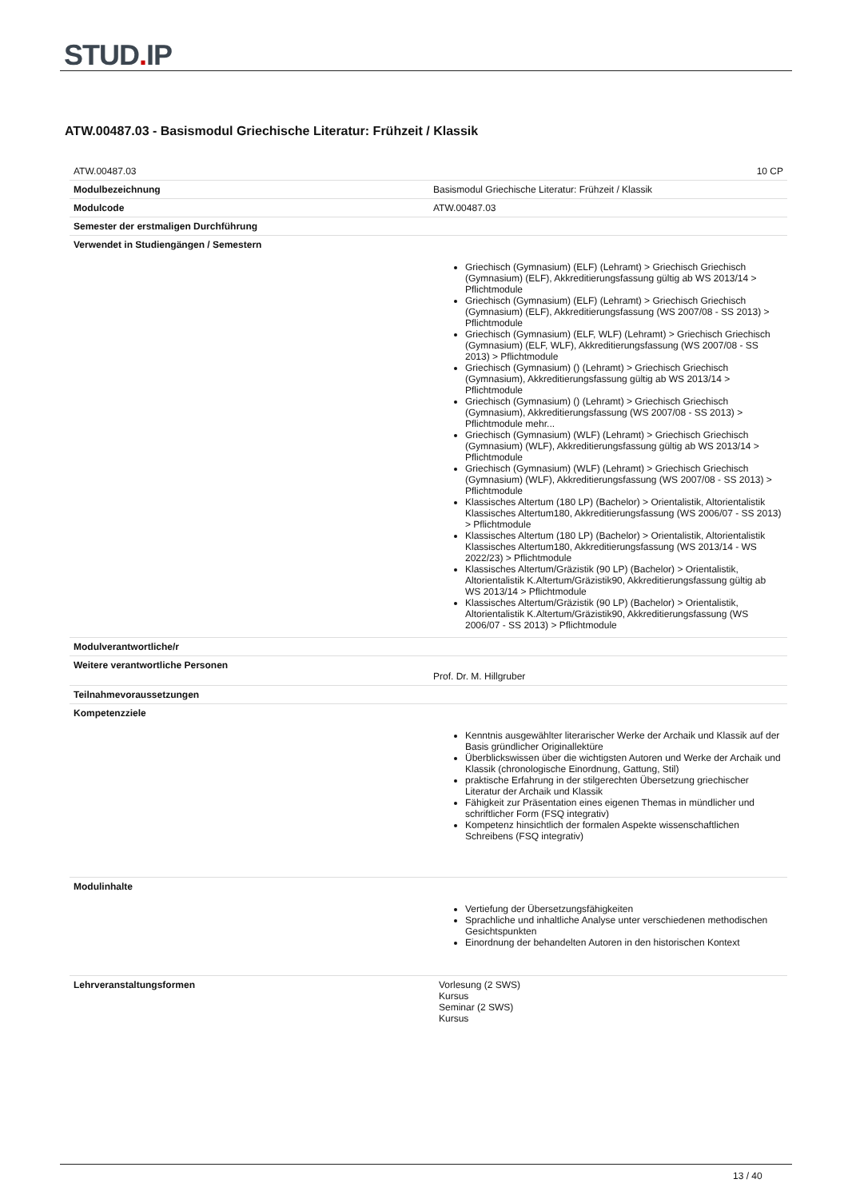STUD. IP
ATW.00487.03 - Basismodul Griechische Literatur: Frühzeit / Klassik
| ATW.00487.03 | 10 CP |
| Modulbezeichnung | Basismodul Griechische Literatur: Frühzeit / Klassik |
| Modulcode | ATW.00487.03 |
| Semester der erstmaligen Durchführung | |
| Verwendet in Studiengängen / Semestern | Griechisch (Gymnasium) (ELF) (Lehramt) > Griechisch Griechisch (Gymnasium) (ELF), Akkreditierungsfassung gültig ab WS 2013/14 > Pflichtmodule Griechisch (Gymnasium) (ELF) (Lehramt) > Griechisch Griechisch (Gymnasium) (ELF), Akkreditierungsfassung (WS 2007/08 - SS 2013) > Pflichtmodule Griechisch (Gymnasium) (ELF, WLF) (Lehramt) > Griechisch Griechisch (Gymnasium) (ELF, WLF), Akkreditierungsfassung (WS 2007/08 - SS 2013) > Pflichtmodule Griechisch (Gymnasium) () (Lehramt) > Griechisch Griechisch (Gymnasium), Akkreditierungsfassung gültig ab WS 2013/14 > Pflichtmodule Griechisch (Gymnasium) () (Lehramt) > Griechisch Griechisch (Gymnasium), Akkreditierungsfassung (WS 2007/08 - SS 2013) > Pflichtmodule mehr... Griechisch (Gymnasium) (WLF) (Lehramt) > Griechisch Griechisch (Gymnasium) (WLF), Akkreditierungsfassung gültig ab WS 2013/14 > Pflichtmodule Griechisch (Gymnasium) (WLF) (Lehramt) > Griechisch Griechisch (Gymnasium) (WLF), Akkreditierungsfassung (WS 2007/08 - SS 2013) > Pflichtmodule Klassisches Altertum (180 LP) (Bachelor) > Orientalistik, Altorientalistik Klassisches Altertum180, Akkreditierungsfassung (WS 2006/07 - SS 2013) > Pflichtmodule Klassisches Altertum (180 LP) (Bachelor) > Orientalistik, Altorientalistik Klassisches Altertum180, Akkreditierungsfassung (WS 2013/14 - WS 2022/23) > Pflichtmodule Klassisches Altertum/Gräzistik (90 LP) (Bachelor) > Orientalistik, Altorientalistik K.Altertum/Gräzistik90, Akkreditierungsfassung gültig ab WS 2013/14 > Pflichtmodule Klassisches Altertum/Gräzistik (90 LP) (Bachelor) > Orientalistik, Altorientalistik K.Altertum/Gräzistik90, Akkreditierungsfassung (WS 2006/07 - SS 2013) > Pflichtmodule |
| Modulverantwortliche/r | |
| Weitere verantwortliche Personen | Prof. Dr. M. Hillgruber |
| Teilnahmevoraussetzungen | |
| Kompetenzziele | Kenntnis ausgewählter literarischer Werke der Archaik und Klassik auf der Basis gründlicher Originallektüre Überblickswissen über die wichtigsten Autoren und Werke der Archaik und Klassik (chronologische Einordnung, Gattung, Stil) praktische Erfahrung in der stilgerechten Übersetzung griechischer Literatur der Archaik und Klassik Fähigkeit zur Präsentation eines eigenen Themas in mündlicher und schriftlicher Form (FSQ integrativ) Kompetenz hinsichtlich der formalen Aspekte wissenschaftlichen Schreibens (FSQ integrativ) |
| Modulinhalte | Vertiefung der Übersetzungsfähigkeiten Sprachliche und inhaltliche Analyse unter verschiedenen methodischen Gesichtspunkten Einordnung der behandelten Autoren in den historischen Kontext |
| Lehrveranstaltungsformen | Vorlesung (2 SWS) Kursus Seminar (2 SWS) Kursus |
13 / 40